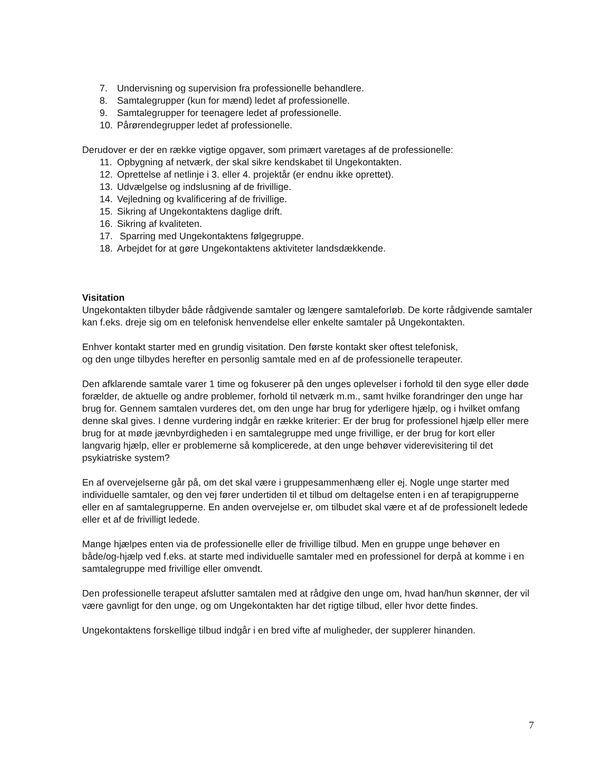7. Undervisning og supervision fra professionelle behandlere.
8. Samtalegrupper (kun for mænd) ledet af professionelle.
9. Samtalegrupper for teenagere ledet af professionelle.
10. Pårørendegrupper ledet af professionelle.
Derudover er der en række vigtige opgaver, som primært varetages af de professionelle:
11. Opbygning af netværk, der skal sikre kendskabet til Ungekontakten.
12. Oprettelse af netlinje i 3. eller 4. projektår (er endnu ikke oprettet).
13. Udvælgelse og indslusning af de frivillige.
14. Vejledning og kvalificering af de frivillige.
15. Sikring af Ungekontaktens daglige drift.
16. Sikring af kvaliteten.
17. Sparring med Ungekontaktens følgegruppe.
18. Arbejdet for at gøre Ungekontaktens aktiviteter landsdækkende.
Visitation
Ungekontakten tilbyder både rådgivende samtaler og længere samtaleforløb. De korte rådgivende samtaler kan f.eks. dreje sig om en telefonisk henvendelse eller enkelte samtaler på Ungekontakten.
Enhver kontakt starter med en grundig visitation. Den første kontakt sker oftest telefonisk,
og den unge tilbydes herefter en personlig samtale med en af de professionelle terapeuter.
Den afklarende samtale varer 1 time og fokuserer på den unges oplevelser i forhold til den syge eller døde forælder, de aktuelle og andre problemer, forhold til netværk m.m., samt hvilke forandringer den unge har brug for. Gennem samtalen vurderes det, om den unge har brug for yderligere hjælp, og i hvilket omfang denne skal gives. I denne vurdering indgår en række kriterier: Er der brug for professionel hjælp eller mere brug for at møde jævnbyrdigheden i en samtalegruppe med unge frivillige, er der brug for kort eller langvarig hjælp, eller er problemerne så komplicerede, at den unge behøver viderevisitering til det psykiatriske system?
En af overvejelserne går på, om det skal være i gruppesammenhæng eller ej. Nogle unge starter med individuelle samtaler, og den vej fører undertiden til et tilbud om deltagelse enten i en af terapigrupperne eller en af samtalegrupperne. En anden overvejelse er, om tilbudet skal være et af de professionelt ledede eller et af de frivilligt ledede.
Mange hjælpes enten via de professionelle eller de frivillige tilbud. Men en gruppe unge behøver en både/og-hjælp ved f.eks. at starte med individuelle samtaler med en professionel for derpå at komme i en samtalegruppe med frivillige eller omvendt.
Den professionelle terapeut afslutter samtalen med at rådgive den unge om, hvad han/hun skønner, der vil være gavnligt for den unge, og om Ungekontakten har det rigtige tilbud, eller hvor dette findes.
Ungekontaktens forskellige tilbud indgår i en bred vifte af muligheder, der supplerer hinanden.
7